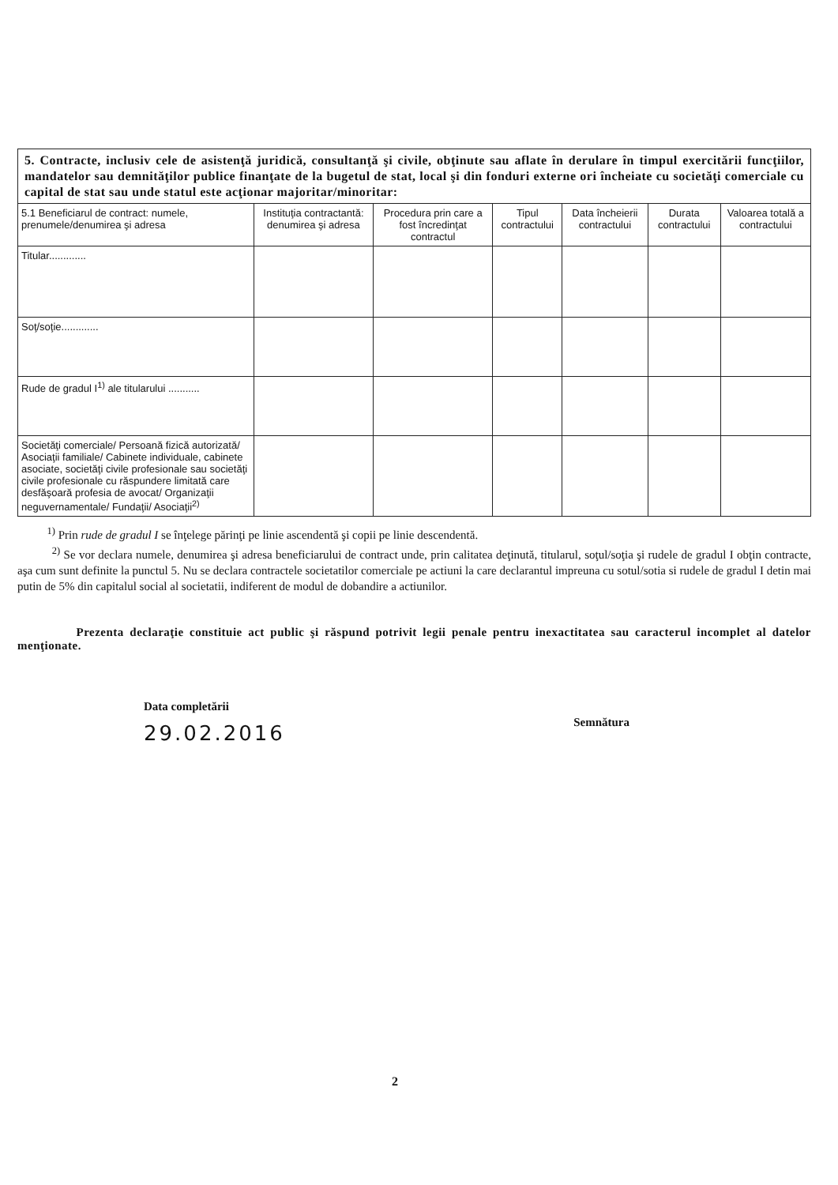5. Contracte, inclusiv cele de asistenţă juridică, consultanţă şi civile, obţinute sau aflate în derulare în timpul exercitării funcţiilor, mandatelor sau demnităţilor publice finanţate de la bugetul de stat, local şi din fonduri externe ori încheiate cu societăţi comerciale cu capital de stat sau unde statul este acţionar majoritar/minoritar:
| 5.1 Beneficiarul de contract: numele, prenumele/denumirea şi adresa | Instituţia contractantă: denumirea şi adresa | Procedura prin care a fost încredinţat contractul | Tipul contractului | Data încheierii contractului | Durata contractului | Valoarea totală a contractului |
| --- | --- | --- | --- | --- | --- | --- |
| Titular............. | | | | | | |
| Soţ/soţie............. | | | | | | |
| Rude de gradul I<sup>1)</sup> ale titularului ........... | | | | | | |
| Societăţi comerciale/ Persoană fizică autorizată/ Asociaţii familiale/ Cabinete individuale, cabinete asociate, societăţi civile profesionale sau societăţi civile profesionale cu răspundere limitată care desfăşoară profesia de avocat/ Organizaţii neguvernamentale/ Fundaţii/ Asociaţii<sup>2)</sup> | | | | | | |
<sup>1)</sup> Prin rude de gradul I se înţelege părinţi pe linie ascendentă şi copii pe linie descendentă.
<sup>2)</sup> Se vor declara numele, denumirea şi adresa beneficiarului de contract unde, prin calitatea deţinută, titularul, soţul/soţia şi rudele de gradul I obţin contracte, aşa cum sunt definite la punctul 5. Nu se declara contractele societatilor comerciale pe actiuni la care declarantul impreuna cu sotul/sotia si rudele de gradul I detin mai putin de 5% din capitalul social al societatii, indiferent de modul de dobandire a actiunilor.
Prezenta declaraţie constituie act public şi răspund potrivit legii penale pentru inexactitatea sau caracterul incomplet al datelor menţionate.
Data completării
29.02.2016
Semnătura
2